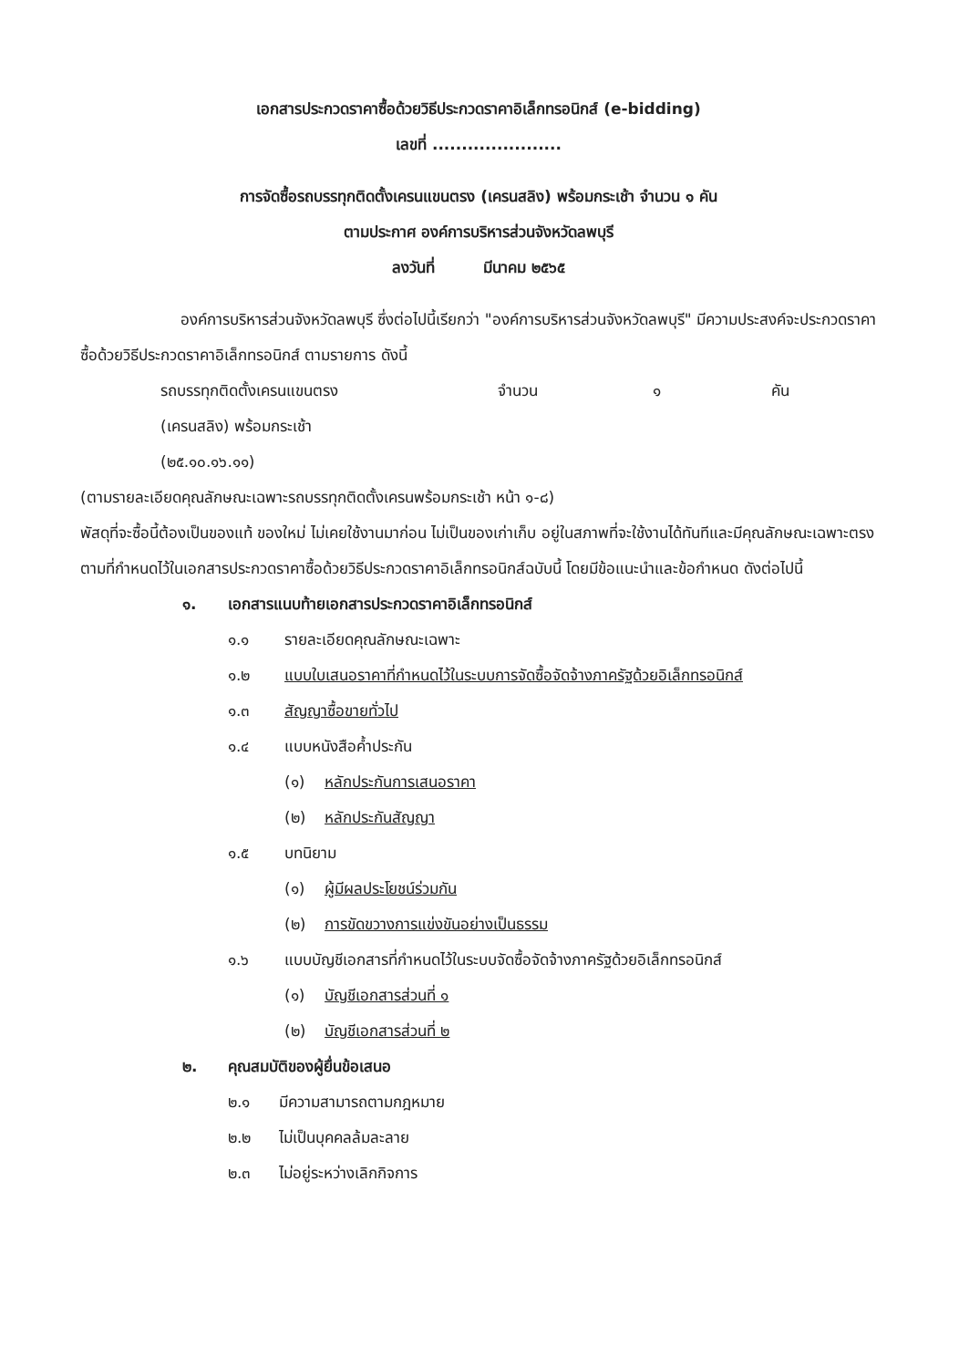เอกสารประกวดราคาซื้อด้วยวิธีประกวดราคาอิเล็กทรอนิกส์ (e-bidding)
เลขที่ ......................
การจัดซื้อรถบรรทุกติดตั้งเครนแขนตรง (เครนสลิง) พร้อมกระเช้า จำนวน ๑ คัน
ตามประกาศ องค์การบริหารส่วนจังหวัดลพบุรี
ลงวันที่ มีนาคม ๒๕๖๕
องค์การบริหารส่วนจังหวัดลพบุรี ซึ่งต่อไปนี้เรียกว่า "องค์การบริหารส่วนจังหวัดลพบุรี" มีความประสงค์จะประกวดราคาซื้อด้วยวิธีประกวดราคาอิเล็กทรอนิกส์ ตามรายการ ดังนี้
รถบรรทุกติดตั้งเครนแขนตรง จำนวน ๑ คัน
(เครนสลิง) พร้อมกระเช้า
(๒๕.๑๐.๑๖.๑๑)
(ตามรายละเอียดคุณลักษณะเฉพาะรถบรรทุกติดตั้งเครนพร้อมกระเช้า หน้า ๑-๘)
พัสดุที่จะซื้อนี้ต้องเป็นของแท้ ของใหม่ ไม่เคยใช้งานมาก่อน ไม่เป็นของเก่าเก็บ อยู่ในสภาพที่จะใช้งานได้ทันทีและมีคุณลักษณะเฉพาะตรงตามที่กำหนดไว้ในเอกสารประกวดราคาซื้อด้วยวิธีประกวดราคาอิเล็กทรอนิกส์ฉบับนี้ โดยมีข้อแนะนำและข้อกำหนด ดังต่อไปนี้
๑. เอกสารแนบท้ายเอกสารประกวดราคาอิเล็กทรอนิกส์
๑.๑ รายละเอียดคุณลักษณะเฉพาะ
๑.๒ แบบใบเสนอราคาที่กำหนดไว้ในระบบการจัดซื้อจัดจ้างภาครัฐด้วยอิเล็กทรอนิกส์
๑.๓ สัญญาซื้อขายทั่วไป
๑.๔ แบบหนังสือค้ำประกัน
(๑) หลักประกันการเสนอราคา
(๒) หลักประกันสัญญา
๑.๕ บทนิยาม
(๑) ผู้มีผลประโยชน์ร่วมกัน
(๒) การขัดขวางการแข่งขันอย่างเป็นธรรม
๑.๖ แบบบัญชีเอกสารที่กำหนดไว้ในระบบจัดซื้อจัดจ้างภาครัฐด้วยอิเล็กทรอนิกส์
(๑) บัญชีเอกสารส่วนที่ ๑
(๒) บัญชีเอกสารส่วนที่ ๒
๒. คุณสมบัติของผู้ยื่นข้อเสนอ
๒.๑ มีความสามารถตามกฎหมาย
๒.๒ ไม่เป็นบุคคลล้มละลาย
๒.๓ ไม่อยู่ระหว่างเลิกกิจการ